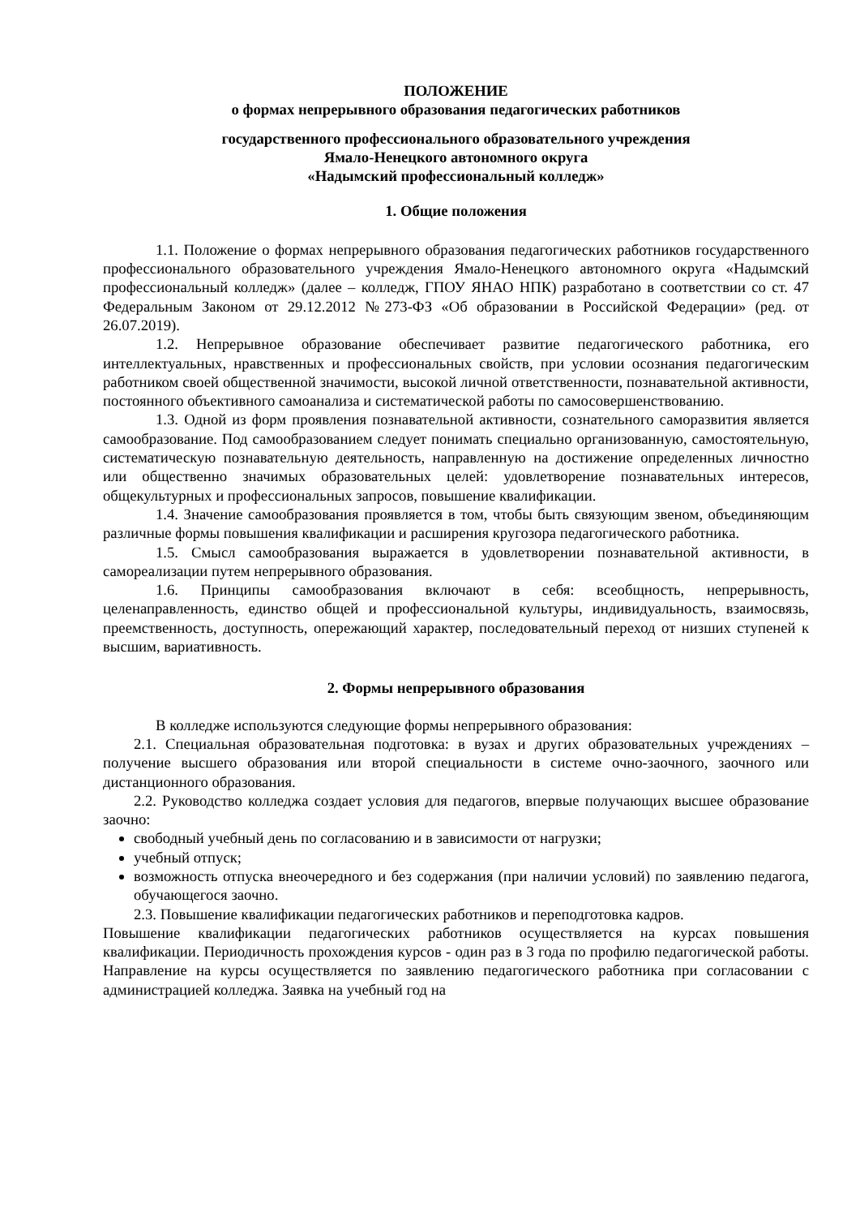ПОЛОЖЕНИЕ
о формах непрерывного образования педагогических работников
государственного профессионального образовательного учреждения
Ямало-Ненецкого автономного округа
«Надымский профессиональный колледж»
1. Общие положения
1.1. Положение о формах непрерывного образования педагогических работников государственного профессионального образовательного учреждения Ямало-Ненецкого автономного округа «Надымский профессиональный колледж» (далее – колледж, ГПОУ ЯНАО НПК) разработано в соответствии со ст. 47 Федеральным Законом от 29.12.2012 №273-ФЗ «Об образовании в Российской Федерации» (ред. от 26.07.2019).
1.2. Непрерывное образование обеспечивает развитие педагогического работника, его интеллектуальных, нравственных и профессиональных свойств, при условии осознания педагогическим работником своей общественной значимости, высокой личной ответственности, познавательной активности, постоянного объективного самоанализа и систематической работы по самосовершенствованию.
1.3. Одной из форм проявления познавательной активности, сознательного саморазвития является самообразование. Под самообразованием следует понимать специально организованную, самостоятельную, систематическую познавательную деятельность, направленную на достижение определенных личностно или общественно значимых образовательных целей: удовлетворение познавательных интересов, общекультурных и профессиональных запросов, повышение квалификации.
1.4. Значение самообразования проявляется в том, чтобы быть связующим звеном, объединяющим различные формы повышения квалификации и расширения кругозора педагогического работника.
1.5. Смысл самообразования выражается в удовлетворении познавательной активности, в самореализации путем непрерывного образования.
1.6. Принципы самообразования включают в себя: всеобщность, непрерывность, целенаправленность, единство общей и профессиональной культуры, индивидуальность, взаимосвязь, преемственность, доступность, опережающий характер, последовательный переход от низших ступеней к высшим, вариативность.
2. Формы непрерывного образования
В колледже используются следующие формы непрерывного образования:
2.1. Специальная образовательная подготовка: в вузах и других образовательных учреждениях – получение высшего образования или второй специальности в системе очно-заочного, заочного или дистанционного образования.
2.2. Руководство колледжа создает условия для педагогов, впервые получающих высшее образование заочно:
свободный учебный день по согласованию и в зависимости от нагрузки;
учебный отпуск;
возможность отпуска внеочередного и без содержания (при наличии условий) по заявлению педагога, обучающегося заочно.
2.3. Повышение квалификации педагогических работников и переподготовка кадров.
Повышение квалификации педагогических работников осуществляется на курсах повышения квалификации. Периодичность прохождения курсов - один раз в 3 года по профилю педагогической работы. Направление на курсы осуществляется по заявлению педагогического работника при согласовании с администрацией колледжа. Заявка на учебный год на